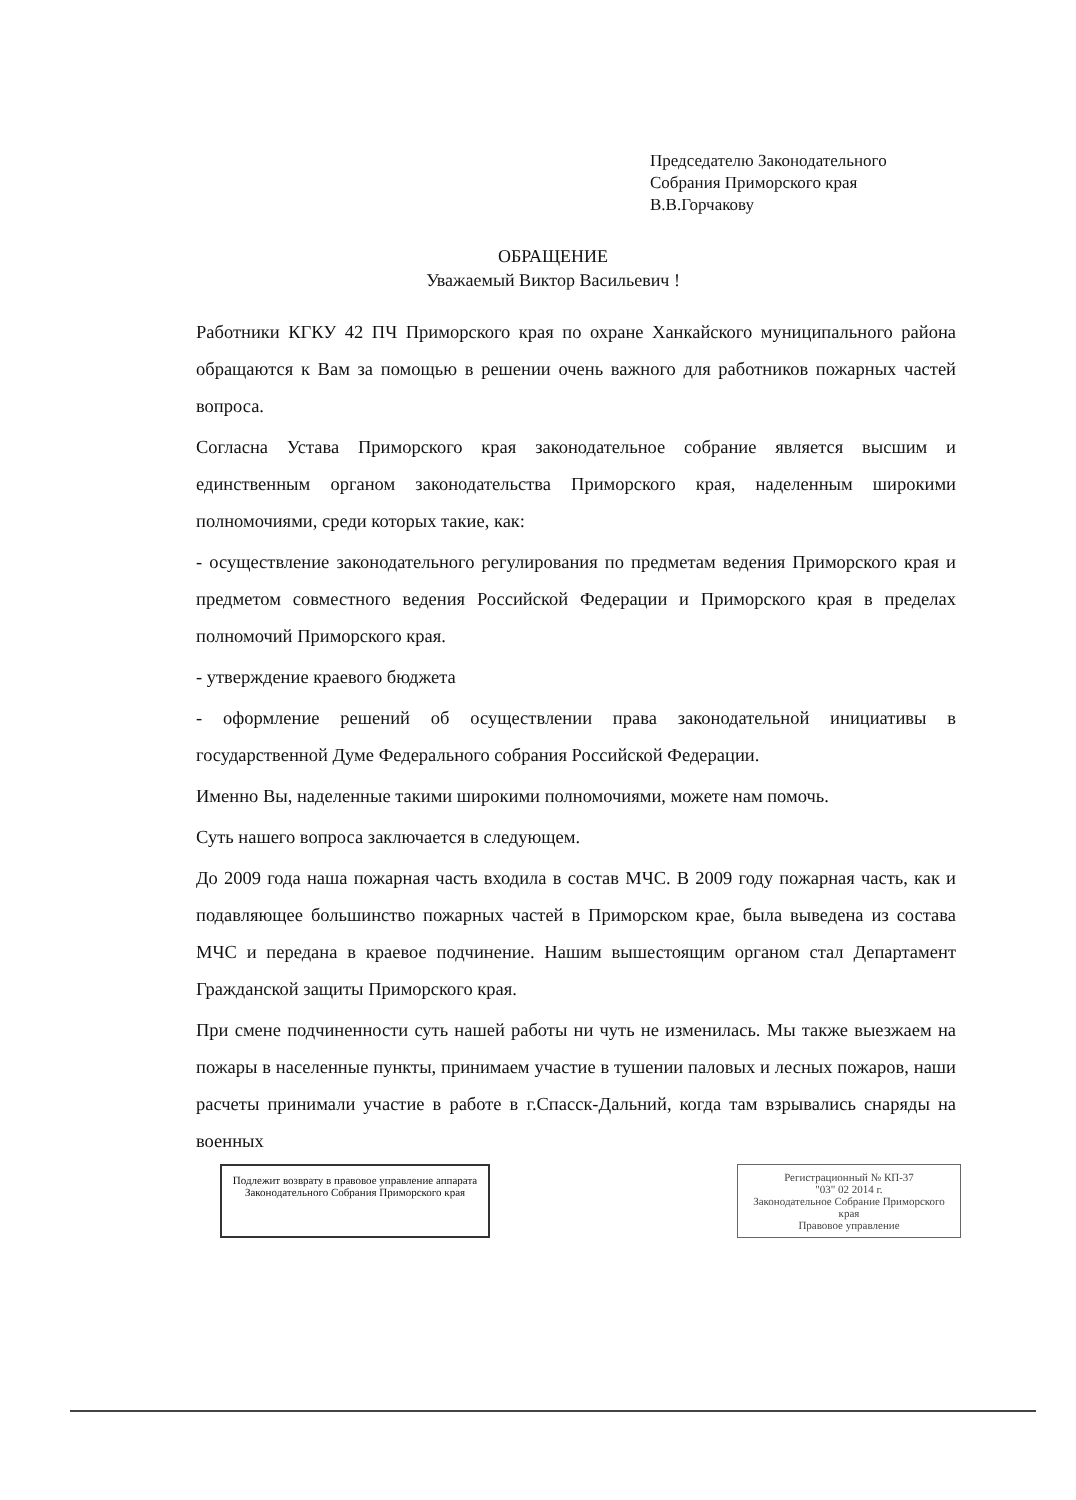Председателю Законодательного
Собрания Приморского края
В.В.Горчакову
ОБРАЩЕНИЕ
Уважаемый Виктор Васильевич !
Работники КГКУ 42 ПЧ Приморского края по охране Ханкайского муниципального района обращаются к Вам за помощью в решении очень важного для работников пожарных частей вопроса.
Согласна Устава Приморского края законодательное собрание является высшим и единственным органом законодательства Приморского края, наделенным широкими полномочиями, среди которых такие, как:
- осуществление законодательного регулирования по предметам ведения Приморского края и предметом совместного ведения Российской Федерации и Приморского края в пределах полномочий Приморского края.
- утверждение краевого бюджета
- оформление решений об осуществлении права законодательной инициативы в государственной Думе Федерального собрания Российской Федерации.
Именно Вы, наделенные такими широкими полномочиями, можете нам помочь.
Суть нашего вопроса заключается в следующем.
До 2009 года наша пожарная часть входила в состав МЧС. В 2009 году пожарная часть, как и подавляющее большинство пожарных частей в Приморском крае, была выведена из состава МЧС и передана в краевое подчинение. Нашим вышестоящим органом стал Департамент Гражданской защиты Приморского края.
При смене подчиненности суть нашей работы ни чуть не изменилась. Мы также выезжаем на пожары в населенные пункты, принимаем участие в тушении паловых и лесных пожаров, наши расчеты принимали участие в работе в г.Спасск-Дальний, когда там взрывались снаряды на военных
Подлежит возврату в правовое управление аппарата Законодательного Собрания Приморского края
Регистрационный № КП-37
"03" 02 2014 г.
Законодательное Собрание Приморского края
Правовое управление